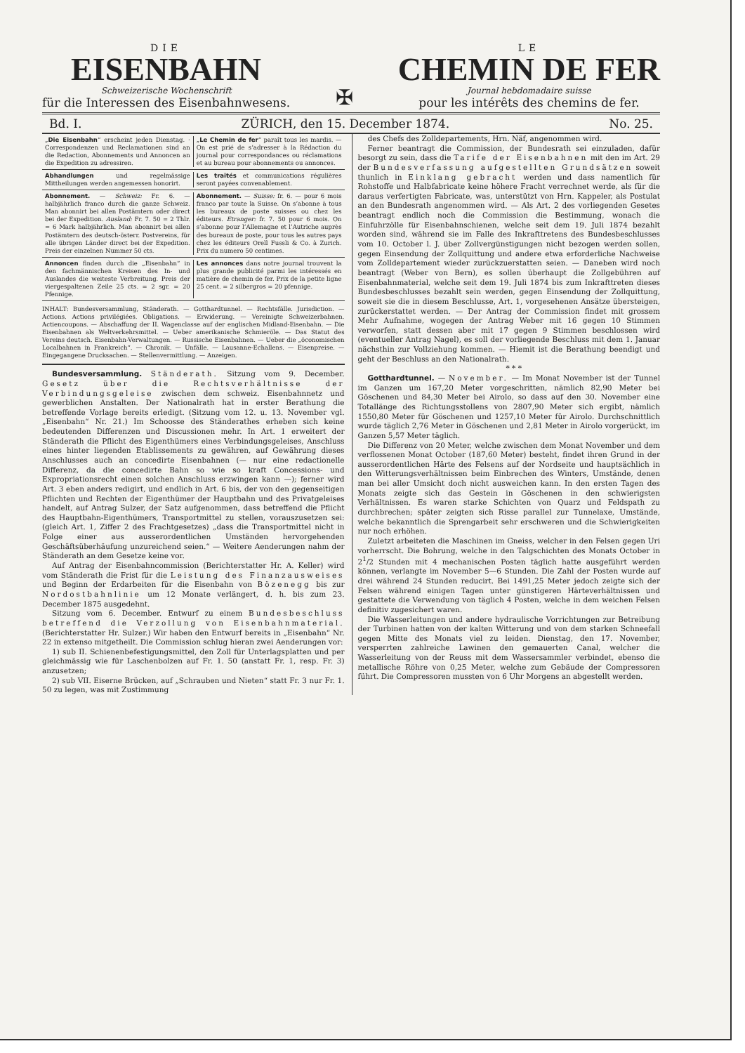DIE
EISENBAHN
Schweizerische Wochenschrift
für die Interessen des Eisenbahnwesens.
✠
LE
CHEMIN DE FER
Journal hebdomadaire suisse
pour les intérêts des chemins de fer.
Bd. I. ZÜRICH, den 15. December 1874. No. 25.
„Die Eisenbahn“ erscheint jeden Dienstag. · Correspondenzen und Reclamationen sind an die Redaction, Abonnements und Annoncen an die Expedition zu adressiren.
„Le Chemin de fer“ paraît tous les mardis. — On est prié de s’adresser à la Rédaction du journal pour correspondances ou réclamations et au bureau pour abonnements ou annonces.
Abhandlungen und regelmässige Mittheilungen werden angemessen honorirt.
Les traités et communications régulières seront payées convenablement.
Abonnement. — Schweiz: Fr. 6. — halbjährlich franco durch die ganze Schweiz. Man abonnirt bei allen Postämtern oder direct bei der Expedition. Ausland: Fr. 7. 50 = 2 Thlr. = 6 Mark halbjährlich. Man abonnirt bei allen Postämtern des deutsch-österr. Postvereins, für alle übrigen Länder direct bei der Expedition. Preis der einzelnen Nummer 50 cts.
Abonnement. — Suisse: fr. 6. — pour 6 mois franco par toute la Suisse. On s’abonne à tous les bureaux de poste suisses ou chez les éditeurs. Etranger: fr. 7. 50 pour 6 mois. On s’abonne pour l’Allemagne et l’Autriche auprès des bureaux de poste, pour tous les autres pays chez les éditeurs Orell Fussli & Co. à Zurich. Prix du numero 50 centimes.
Annoncen finden durch die „Eisenbahn“ in den fachmännischen Kreisen des In- und Auslandes die weiteste Verbreitung. Preis der viergespaltenen Zeile 25 cts. = 2 sgr. = 20 Pfennige.
Les annonces dans notre journal trouvent la plus grande publicité parmi les intéressés en matière de chemin de fer. Prix de la petite ligne 25 cent. = 2 silbergros = 20 pfennige.
INHALT: Bundesversammlung, Ständerath. — Gotthardtunnel. — Rechtsfälle. Jurisdiction. — Actions. Actions privilégiées. Obligations. — Erwiderung. — Vereinigte Schweizerbahnen. Actiencoupons. — Abschaffung der II. Wagenclasse auf der englischen Midland-Eisenbahn. — Die Eisenbahnen als Weltverkehrsmittel. — Ueber amerikanische Schmieröle. — Das Statut des Vereins deutsch. Eisenbahn-Verwaltungen. — Russische Eisenbahnen. — Ueber die „öconomischen Localbahnen in Frankreich“. — Chronik. — Unfälle. — Lausanne-Echallens. — Eisenpreise. — Eingegangene Drucksachen. — Stellenvermittlung. — Anzeigen.
Bundesversammlung. Ständerath. Sitzung vom 9. December. Gesetz über die Rechtsverhältnisse der Verbindungsgeleise zwischen dem schweiz. Eisenbahnnetz und gewerblichen Anstalten. Der Nationalrath hat in erster Berathung die betreffende Vorlage bereits erledigt. (Sitzung vom 12. u. 13. November vgl. „Eisenbahn“ Nr. 21.) Im Schoosse des Ständerathes erheben sich keine bedeutenden Differenzen und Discussionen mehr. In Art. 1 erweitert der Ständerath die Pflicht des Eigenthümers eines Verbindungsgeleises, Anschluss eines hinter liegenden Etablissements zu gewähren, auf Gewährung dieses Anschlusses auch an concedirte Eisenbahnen (— nur eine redactionelle Differenz, da die concedirte Bahn so wie so kraft Concessions- und Expropriationsrecht einen solchen Anschluss erzwingen kann —); ferner wird Art. 3 eben anders redigirt, und endlich in Art. 6 bis, der von den gegenseitigen Pflichten und Rechten der Eigenthümer der Hauptbahn und des Privatgeleises handelt, auf Antrag Sulzer, der Satz aufgenommen, dass betreffend die Pflicht des Hauptbahn-Eigenthümers, Transportmittel zu stellen, vorauszusetzen sei: (gleich Art. 1, Ziffer 2 des Frachtgesetzes) „dass die Transportmittel nicht in Folge einer aus ausserordentlichen Umständen hervorgehenden Geschäftsüberhäufung unzureichend seien.“ — Weitere Aenderungen nahm der Ständerath an dem Gesetze keine vor.
Auf Antrag der Eisenbahncommission (Berichterstatter Hr. A. Keller) wird vom Ständerath die Frist für die Leistung des Finanzausweises und Beginn der Erdarbeiten für die Eisenbahn von Bözenegg bis zur Nordostbahnlinie um 12 Monate verlängert, d. h. bis zum 23. December 1875 ausgedehnt.
Sitzung vom 6. December. Entwurf zu einem Bundesbeschluss betreffend die Verzollung von Eisenbahnmaterial. (Berichterstatter Hr. Sulzer.) Wir haben den Entwurf bereits in „Eisenbahn“ Nr. 22 in extenso mitgetheilt. Die Commission schlug hieran zwei Aenderungen vor:
1) sub II. Schienenbefestigungsmittel, den Zoll für Unterlagsplatten und per gleichmässig wie für Laschenbolzen auf Fr. 1. 50 (anstatt Fr. 1, resp. Fr. 3) anzusetzen;
2) sub VII. Eiserne Brücken, auf „Schrauben und Nieten“ statt Fr. 3 nur Fr. 1. 50 zu legen, was mit Zustimmung
des Chefs des Zolldepartements, Hrn. Näf, angenommen wird.
Ferner beantragt die Commission, der Bundesrath sei einzuladen, dafür besorgt zu sein, dass die Tarife der Eisenbahnen mit den im Art. 29 der Bundesverfassung aufgestellten Grundsätzen soweit thunlich in Einklang gebracht werden und dass namentlich für Rohstoffe und Halbfabricate keine höhere Fracht verrechnet werde, als für die daraus verfertigten Fabricate, was, unterstützt von Hrn. Kappeler, als Postulat an den Bundesrath angenommen wird. — Als Art. 2 des vorliegenden Gesetes beantragt endlich noch die Commission die Bestimmung, wonach die Einfuhrzölle für Eisenbahnschienen, welche seit dem 19. Juli 1874 bezahlt worden sind, während sie im Falle des Inkrafttretens des Bundesbeschlusses vom 10. October l. J. über Zollvergünstigungen nicht bezogen werden sollen, gegen Einsendung der Zollquittung und andere etwa erforderliche Nachweise vom Zolldepartement wieder zurückzuerstatten seien. — Daneben wird noch beantragt (Weber von Bern), es sollen überhaupt die Zollgebühren auf Eisenbahnmaterial, welche seit dem 19. Juli 1874 bis zum Inkrafttreten dieses Bundesbeschlusses bezahlt sein werden, gegen Einsendung der Zollquittung, soweit sie die in diesem Beschlusse, Art. 1, vorgesehenen Ansätze übersteigen, zurückerstattet werden. — Der Antrag der Commission findet mit grossem Mehr Aufnahme, wogegen der Antrag Weber mit 16 gegen 10 Stimmen verworfen, statt dessen aber mit 17 gegen 9 Stimmen beschlossen wird (eventueller Antrag Nagel), es soll der vorliegende Beschluss mit dem 1. Januar nächsthin zur Vollziehung kommen. — Hiemit ist die Berathung beendigt und geht der Beschluss an den Nationalrath.
* * *
Gotthardtunnel. — November. — Im Monat November ist der Tunnel im Ganzen um 167,20 Meter vorgeschritten, nämlich 82,90 Meter bei Göschenen und 84,30 Meter bei Airolo, so dass auf den 30. November eine Totallänge des Richtungsstollens von 2807,90 Meter sich ergibt, nämlich 1550,80 Meter für Göschenen und 1257,10 Meter für Airolo. Durchschnittlich wurde täglich 2,76 Meter in Göschenen und 2,81 Meter in Airolo vorgerückt, im Ganzen 5,57 Meter täglich.
Die Differenz von 20 Meter, welche zwischen dem Monat November und dem verflossenen Monat October (187,60 Meter) besteht, findet ihren Grund in der ausserordentlichen Härte des Felsens auf der Nordseite und hauptsächlich in den Witterungsverhältnissen beim Einbrechen des Winters, Umstände, denen man bei aller Umsicht doch nicht ausweichen kann. In den ersten Tagen des Monats zeigte sich das Gestein in Göschenen in den schwierigsten Verhältnissen. Es waren starke Schichten von Quarz und Feldspath zu durchbrechen; später zeigten sich Risse parallel zur Tunnelaxe, Umstände, welche bekanntlich die Sprengarbeit sehr erschweren und die Schwierigkeiten nur noch erhöhen.
Zuletzt arbeiteten die Maschinen im Gneiss, welcher in den Felsen gegen Uri vorherrscht. Die Bohrung, welche in den Talgschichten des Monats October in 2<sup>1</sup>/2 Stunden mit 4 mechanischen Posten täglich hatte ausgeführt werden können, verlangte im November 5—6 Stunden. Die Zahl der Posten wurde auf drei während 24 Stunden reducirt. Bei 1491,25 Meter jedoch zeigte sich der Felsen während einigen Tagen unter günstigeren Härteverhältnissen und gestattete die Verwendung von täglich 4 Posten, welche in dem weichen Felsen definitiv zugesichert waren.
Die Wasserleitungen und andere hydraulische Vorrichtungen zur Betreibung der Turbinen hatten von der kalten Witterung und von dem starken Schneefall gegen Mitte des Monats viel zu leiden. Dienstag, den 17. November, versperrten zahlreiche Lawinen den gemauerten Canal, welcher die Wasserleitung von der Reuss mit dem Wassersammler verbindet, ebenso die metallische Röhre von 0,25 Meter, welche zum Gebäude der Compressoren führt. Die Compressoren mussten von 6 Uhr Morgens an abgestellt werden.